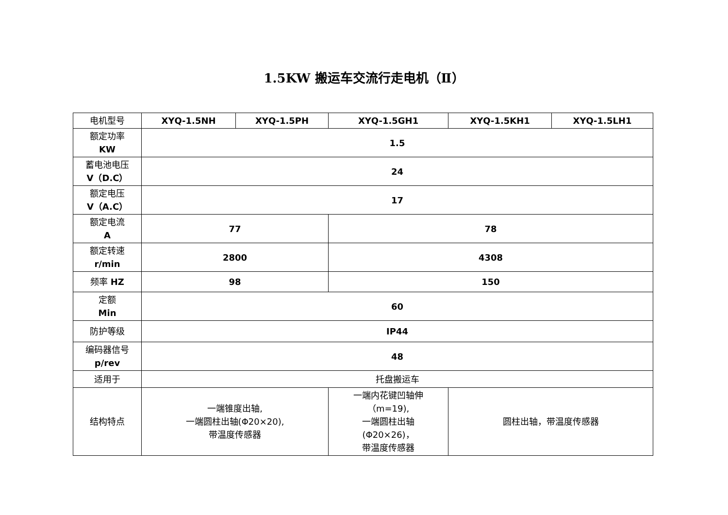1.5KW 搬运车交流行走电机（Ⅱ）
| 电机型号 | XYQ-1.5NH | XYQ-1.5PH | XYQ-1.5GH1 | XYQ-1.5KH1 | XYQ-1.5LH1 |
| 额定功率 KW | 1.5 | | | | |
| 蓄电池电压 V（D.C） | 24 | | | | |
| 额定电压 V（A.C） | 17 | | | | |
| 额定电流 A | 77 | | 78 | | |
| 额定转速 r/min | 2800 | | 4308 | | |
| 频率 HZ | 98 | | 150 | | |
| 定额 Min | 60 | | | | |
| 防护等级 | IP44 | | | | |
| 编码器信号 p/rev | 48 | | | | |
| 适用于 | 托盘搬运车 | | | | |
| 结构特点 | 一端锥度出轴, 一端圆柱出轴(Φ20×20), 带温度传感器 | | 一端内花键凹轴伸 （m=19), 一端圆柱出轴 (Φ20×26)， 带温度传感器 | 圆柱出轴，带温度传感器 | |